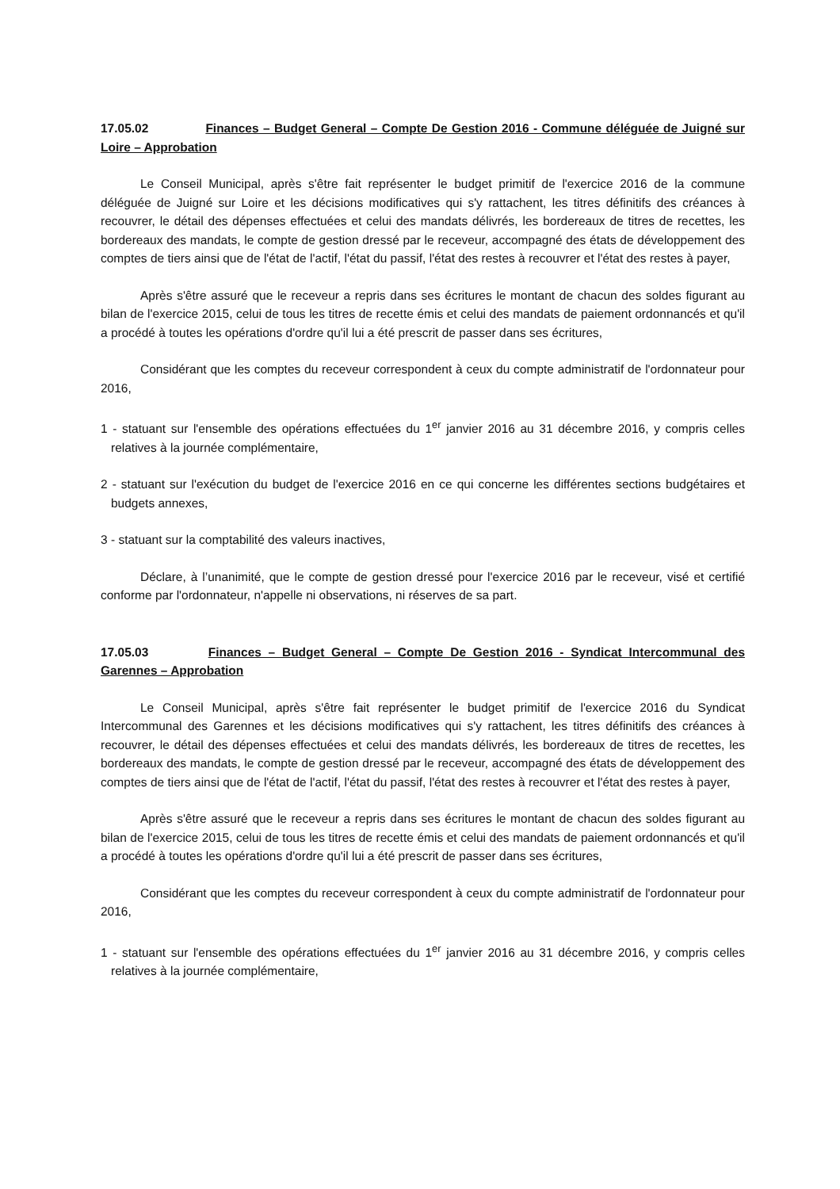17.05.02 Finances – Budget General – Compte De Gestion 2016 - Commune déléguée de Juigné sur Loire – Approbation
Le Conseil Municipal, après s'être fait représenter le budget primitif de l'exercice 2016 de la commune déléguée de Juigné sur Loire et les décisions modificatives qui s'y rattachent, les titres définitifs des créances à recouvrer, le détail des dépenses effectuées et celui des mandats délivrés, les bordereaux de titres de recettes, les bordereaux des mandats, le compte de gestion dressé par le receveur, accompagné des états de développement des comptes de tiers ainsi que de l'état de l'actif, l'état du passif, l'état des restes à recouvrer et l'état des restes à payer,
Après s'être assuré que le receveur a repris dans ses écritures le montant de chacun des soldes figurant au bilan de l'exercice 2015, celui de tous les titres de recette émis et celui des mandats de paiement ordonnancés et qu'il a procédé à toutes les opérations d'ordre qu'il lui a été prescrit de passer dans ses écritures,
Considérant que les comptes du receveur correspondent à ceux du compte administratif de l'ordonnateur pour 2016,
1 - statuant sur l'ensemble des opérations effectuées du 1<sup>er</sup> janvier 2016 au 31 décembre 2016, y compris celles relatives à la journée complémentaire,
2 - statuant sur l'exécution du budget de l'exercice 2016 en ce qui concerne les différentes sections budgétaires et budgets annexes,
3 - statuant sur la comptabilité des valeurs inactives,
Déclare, à l’unanimité, que le compte de gestion dressé pour l'exercice 2016 par le receveur, visé et certifié conforme par l'ordonnateur, n'appelle ni observations, ni réserves de sa part.
17.05.03 Finances – Budget General – Compte De Gestion 2016 - Syndicat Intercommunal des Garennes – Approbation
Le Conseil Municipal, après s'être fait représenter le budget primitif de l'exercice 2016 du Syndicat Intercommunal des Garennes et les décisions modificatives qui s'y rattachent, les titres définitifs des créances à recouvrer, le détail des dépenses effectuées et celui des mandats délivrés, les bordereaux de titres de recettes, les bordereaux des mandats, le compte de gestion dressé par le receveur, accompagné des états de développement des comptes de tiers ainsi que de l'état de l'actif, l'état du passif, l'état des restes à recouvrer et l'état des restes à payer,
Après s'être assuré que le receveur a repris dans ses écritures le montant de chacun des soldes figurant au bilan de l'exercice 2015, celui de tous les titres de recette émis et celui des mandats de paiement ordonnancés et qu'il a procédé à toutes les opérations d'ordre qu'il lui a été prescrit de passer dans ses écritures,
Considérant que les comptes du receveur correspondent à ceux du compte administratif de l'ordonnateur pour 2016,
1 - statuant sur l'ensemble des opérations effectuées du 1<sup>er</sup> janvier 2016 au 31 décembre 2016, y compris celles relatives à la journée complémentaire,